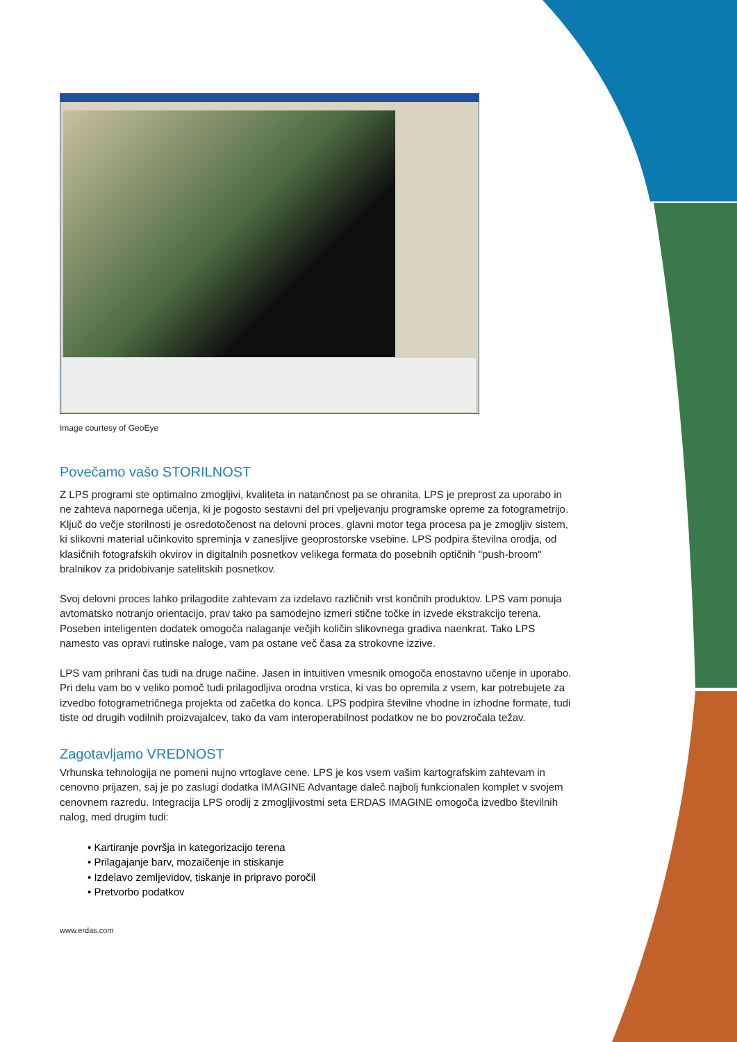Image courtesy of GeoEye
Povečamo vašo STORILNOST
Z LPS programi ste optimalno zmogljivi, kvaliteta in natančnost pa se ohranita. LPS je preprost za uporabo in ne zahteva napornega učenja, ki je pogosto sestavni del pri vpeljevanju programske opreme za fotogrametrijo.
Ključ do večje storilnosti je osredotočenost na delovni proces, glavni motor tega procesa pa je zmogljiv sistem, ki slikovni material učinkovito spreminja v zanesljive geoprostorske vsebine. LPS podpira številna orodja, od klasičnih fotografskih okvirov in digitalnih posnetkov velikega formata do posebnih optičnih "push-broom" bralnikov za pridobivanje satelitskih posnetkov.
Svoj delovni proces lahko prilagodite zahtevam za izdelavo različnih vrst končnih produktov. LPS vam ponuja avtomatsko notranjo orientacijo, prav tako pa samodejno izmeri stične točke in izvede ekstrakcijo terena. Poseben inteligenten dodatek omogoča nalaganje večjih količin slikovnega gradiva naenkrat. Tako LPS namesto vas opravi rutinske naloge, vam pa ostane več časa za strokovne izzive.
LPS vam prihrani čas tudi na druge načine. Jasen in intuitiven vmesnik omogoča enostavno učenje in uporabo. Pri delu vam bo v veliko pomoč tudi prilagodljiva orodna vrstica, ki vas bo opremila z vsem, kar potrebujete za izvedbo fotogrametričnega projekta od začetka do konca. LPS podpira številne vhodne in izhodne formate, tudi tiste od drugih vodilnih proizvajalcev, tako da vam interope­rabilnost podatkov ne bo povzročala težav.
Zagotavljamo VREDNOST
Vrhunska tehnologija ne pomeni nujno vrtoglave cene. LPS je kos vsem vašim kartografskim zahtevam in cenovno prijazen, saj je po zaslugi dodatka IMAGINE Advantage daleč najbolj funkcionalen komplet v svojem cenovnem razredu. Integracija LPS orodij z zmogljivostmi seta ERDAS IMAGINE omogoča izvedbo številnih nalog, med drugim tudi:
• Kartiranje površja in kategorizacijo terena
• Prilagajanje barv, mozaičenje in stiskanje
• Izdelavo zemljevidov, tiskanje in pripravo poročil
• Pretvorbo podatkov
www.erdas.com